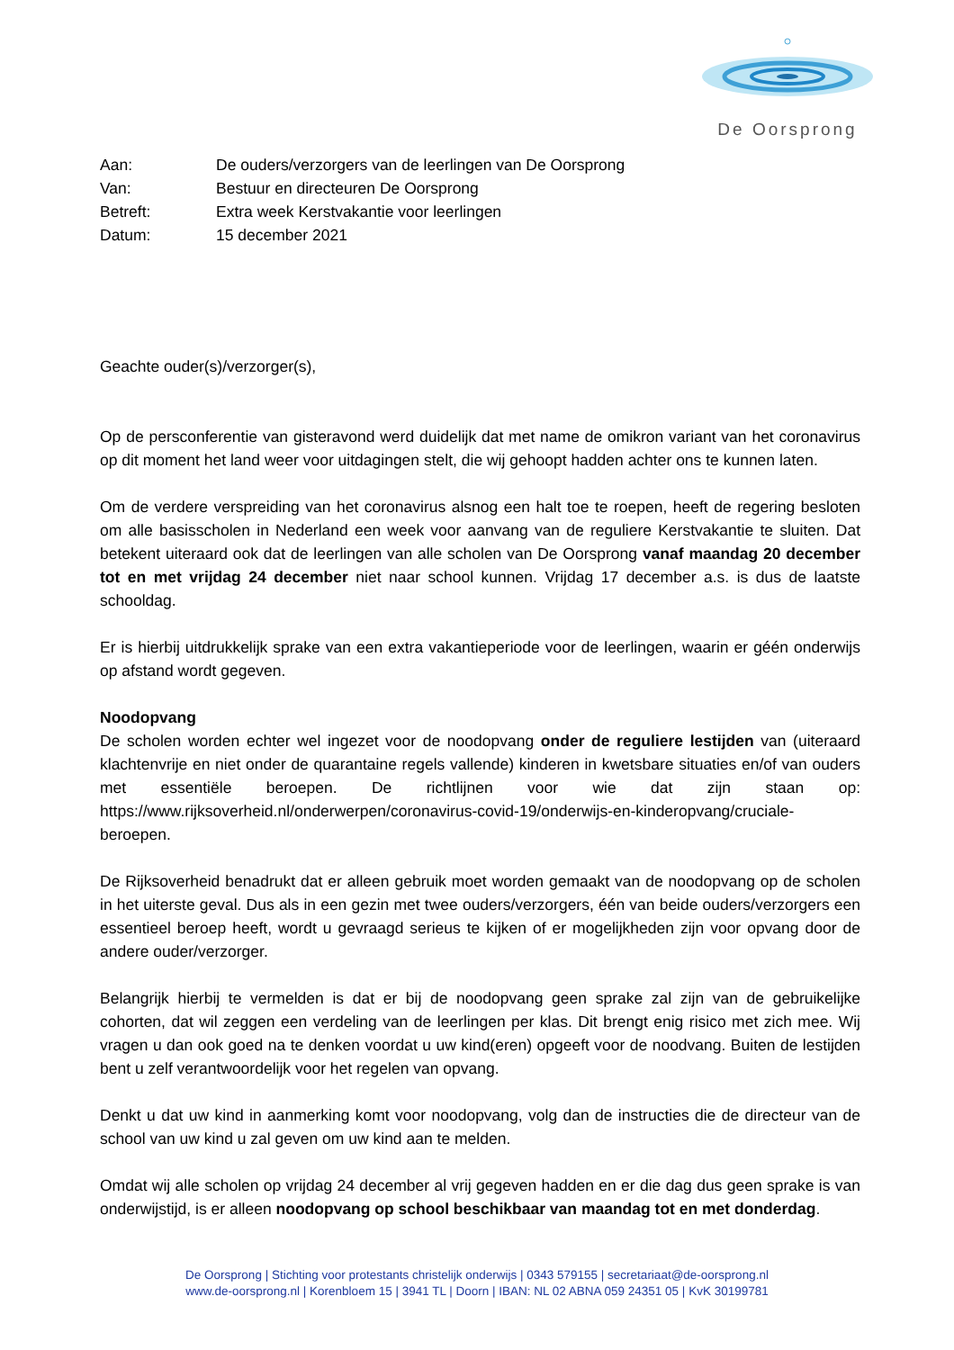De Oorsprong
| Aan: | De ouders/verzorgers van de leerlingen van De Oorsprong |
| Van: | Bestuur en directeuren De Oorsprong |
| Betreft: | Extra week Kerstvakantie voor leerlingen |
| Datum: | 15 december 2021 |
Geachte ouder(s)/verzorger(s),
Op de persconferentie van gisteravond werd duidelijk dat met name de omikron variant van het coronavirus op dit moment het land weer voor uitdagingen stelt, die wij gehoopt hadden achter ons te kunnen laten.
Om de verdere verspreiding van het coronavirus alsnog een halt toe te roepen, heeft de regering besloten om alle basisscholen in Nederland een week voor aanvang van de reguliere Kerstvakantie te sluiten. Dat betekent uiteraard ook dat de leerlingen van alle scholen van De Oorsprong vanaf maandag 20 december tot en met vrijdag 24 december niet naar school kunnen. Vrijdag 17 december a.s. is dus de laatste schooldag.
Er is hierbij uitdrukkelijk sprake van een extra vakantieperiode voor de leerlingen, waarin er géén onderwijs op afstand wordt gegeven.
Noodopvang
De scholen worden echter wel ingezet voor de noodopvang onder de reguliere lestijden van (uiteraard klachtenvrije en niet onder de quarantaine regels vallende) kinderen in kwetsbare situaties en/of van ouders met essentiële beroepen. De richtlijnen voor wie dat zijn staan op: https://www.rijksoverheid.nl/onderwerpen/coronavirus-covid-19/onderwijs-en-kinderopvang/cruciale-beroepen.
De Rijksoverheid benadrukt dat er alleen gebruik moet worden gemaakt van de noodopvang op de scholen in het uiterste geval. Dus als in een gezin met twee ouders/verzorgers, één van beide ouders/verzorgers een essentieel beroep heeft, wordt u gevraagd serieus te kijken of er mogelijkheden zijn voor opvang door de andere ouder/verzorger.
Belangrijk hierbij te vermelden is dat er bij de noodopvang geen sprake zal zijn van de gebruikelijke cohorten, dat wil zeggen een verdeling van de leerlingen per klas. Dit brengt enig risico met zich mee. Wij vragen u dan ook goed na te denken voordat u uw kind(eren) opgeeft voor de noodvang. Buiten de lestijden bent u zelf verantwoordelijk voor het regelen van opvang.
Denkt u dat uw kind in aanmerking komt voor noodopvang, volg dan de instructies die de directeur van de school van uw kind u zal geven om uw kind aan te melden.
Omdat wij alle scholen op vrijdag 24 december al vrij gegeven hadden en er die dag dus geen sprake is van onderwijstijd, is er alleen noodopvang op school beschikbaar van maandag tot en met donderdag.
De Oorsprong | Stichting voor protestants christelijk onderwijs | 0343 579155 | secretariaat@de-oorsprong.nl
www.de-oorsprong.nl | Korenbloem 15 | 3941 TL | Doorn | IBAN: NL 02 ABNA 059 24351 05 | KvK 30199781